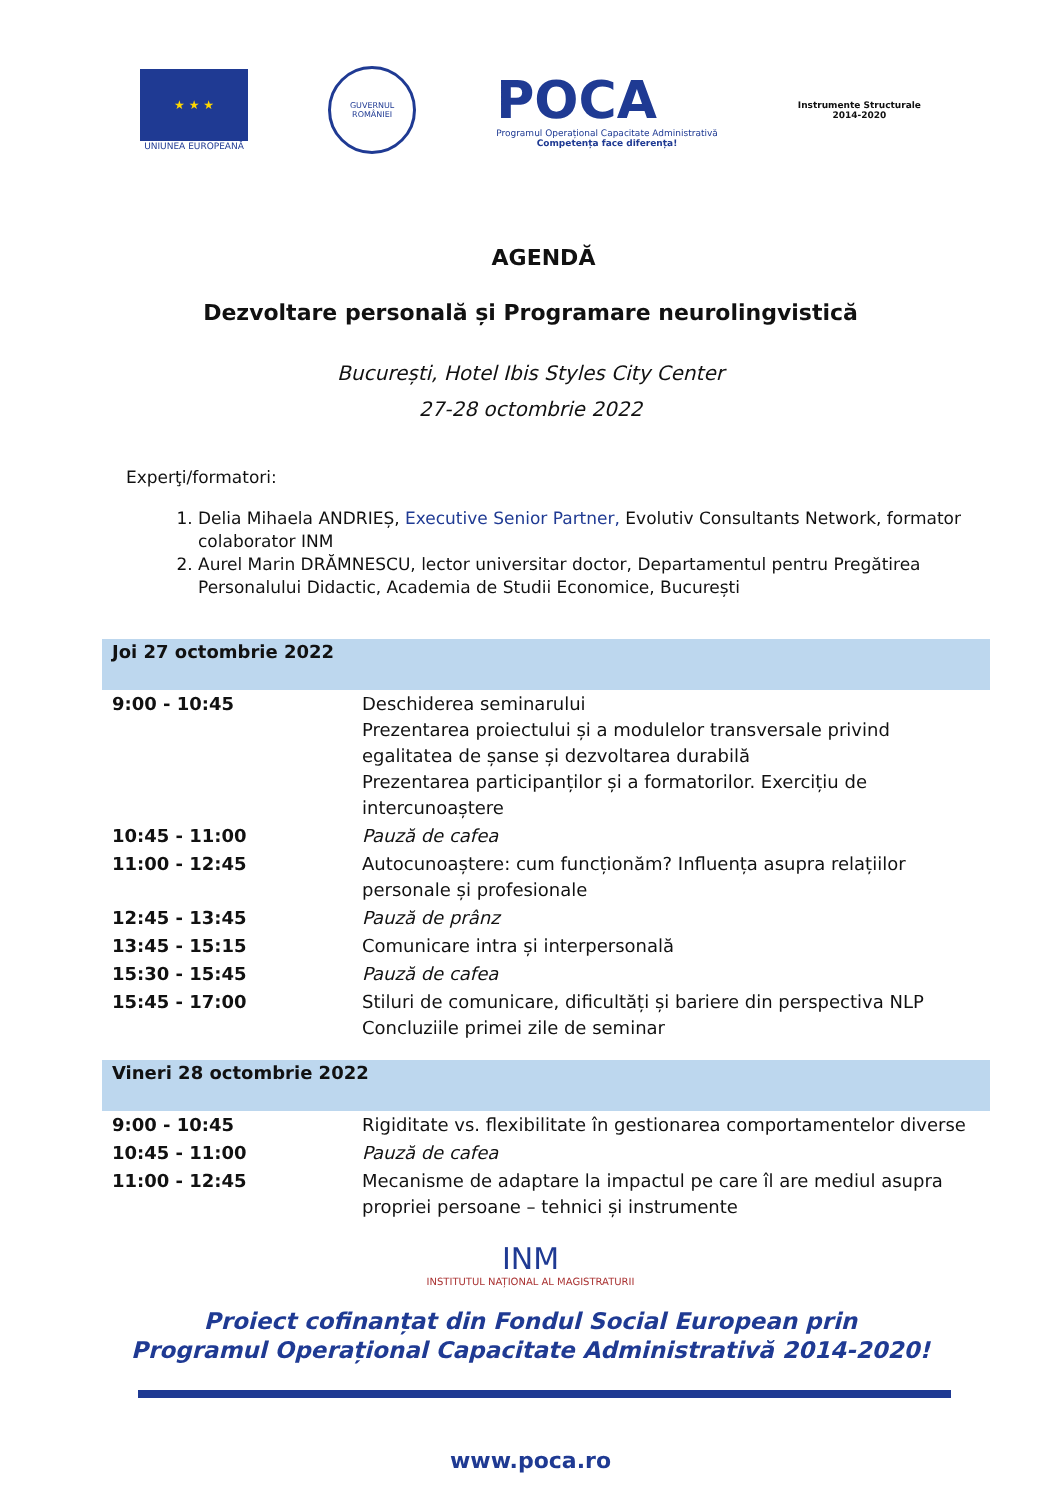★ ★ ★
UNIUNEA EUROPEANĂ
GUVERNUL ROMÂNIEI
POCA
Programul Operațional Capacitate Administrativă
Competența face diferența!
Instrumente Structurale
2014-2020
AGENDĂ
Dezvoltare personală și Programare neurolingvistică
București, Hotel Ibis Styles City Center
27-28 octombrie 2022
Experţi/formatori:
1. Delia Mihaela ANDRIEȘ, Executive Senior Partner, Evolutiv Consultants Network, formator colaborator INM
2. Aurel Marin DRĂMNESCU, lector universitar doctor, Departamentul pentru Pregătirea Personalului Didactic, Academia de Studii Economice, București
| Joi 27 octombrie 2022 | |
| --- | --- |
| 9:00 - 10:45 | Deschiderea seminarului Prezentarea proiectului și a modulelor transversale privind egalitatea de șanse și dezvoltarea durabilă Prezentarea participanților și a formatorilor. Exercițiu de intercunoaștere |
| 10:45 - 11:00 | Pauză de cafea |
| 11:00 - 12:45 | Autocunoaștere: cum funcționăm? Influența asupra relațiilor personale și profesionale |
| 12:45 - 13:45 | Pauză de prânz |
| 13:45 - 15:15 | Comunicare intra și interpersonală |
| 15:30 - 15:45 | Pauză de cafea |
| 15:45 - 17:00 | Stiluri de comunicare, dificultăți și bariere din perspectiva NLP Concluziile primei zile de seminar |
| Vineri 28 octombrie 2022 | |
| 9:00 - 10:45 | Rigiditate vs. flexibilitate în gestionarea comportamentelor diverse |
| 10:45 - 11:00 | Pauză de cafea |
| 11:00 - 12:45 | Mecanisme de adaptare la impactul pe care îl are mediul asupra propriei persoane – tehnici și instrumente |
INM
INSTITUTUL NAȚIONAL AL MAGISTRATURII
Proiect cofinanțat din Fondul Social European prin
Programul Operațional Capacitate Administrativă 2014-2020!
www.poca.ro